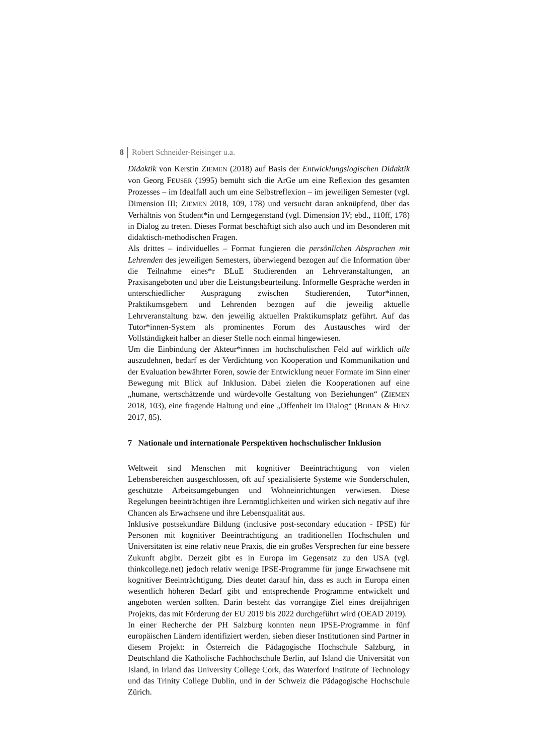8 Robert Schneider-Reisinger u.a.
Didaktik von Kerstin ZIEMEN (2018) auf Basis der Entwicklungslogischen Didaktik von Georg FEUSER (1995) bemüht sich die ArGe um eine Reflexion des gesamten Prozesses – im Idealfall auch um eine Selbstreflexion – im jeweiligen Semester (vgl. Dimension III; ZIEMEN 2018, 109, 178) und versucht daran anknüpfend, über das Verhältnis von Student*in und Lerngegenstand (vgl. Dimension IV; ebd., 110ff, 178) in Dialog zu treten. Dieses Format beschäftigt sich also auch und im Besonderen mit didaktisch-methodischen Fragen.
Als drittes – individuelles – Format fungieren die persönlichen Absprachen mit Lehrenden des jeweiligen Semesters, überwiegend bezogen auf die Information über die Teilnahme eines*r BLuE Studierenden an Lehrveranstaltungen, an Praxisangeboten und über die Leistungsbeurteilung. Informelle Gespräche werden in unterschiedlicher Ausprägung zwischen Studierenden, Tutor*innen, Praktikumsgebern und Lehrenden bezogen auf die jeweilig aktuelle Lehrveranstaltung bzw. den jeweilig aktuellen Praktikumsplatz geführt. Auf das Tutor*innen-System als prominentes Forum des Austausches wird der Vollständigkeit halber an dieser Stelle noch einmal hingewiesen.
Um die Einbindung der Akteur*innen im hochschulischen Feld auf wirklich alle auszudehnen, bedarf es der Verdichtung von Kooperation und Kommunikation und der Evaluation bewährter Foren, sowie der Entwicklung neuer Formate im Sinn einer Bewegung mit Blick auf Inklusion. Dabei zielen die Kooperationen auf eine „humane, wertschätzende und würdevolle Gestaltung von Beziehungen“ (ZIEMEN 2018, 103), eine fragende Haltung und eine „Offenheit im Dialog“ (BOBAN & HINZ 2017, 85).
7 Nationale und internationale Perspektiven hochschulischer Inklusion
Weltweit sind Menschen mit kognitiver Beeinträchtigung von vielen Lebensbereichen ausgeschlossen, oft auf spezialisierte Systeme wie Sonderschulen, geschützte Arbeitsumgebungen und Wohneinrichtungen verwiesen. Diese Regelungen beeinträchtigen ihre Lernmöglichkeiten und wirken sich negativ auf ihre Chancen als Erwachsene und ihre Lebensqualität aus.
Inklusive postsekundäre Bildung (inclusive post-secondary education - IPSE) für Personen mit kognitiver Beeinträchtigung an traditionellen Hochschulen und Universitäten ist eine relativ neue Praxis, die ein großes Versprechen für eine bessere Zukunft abgibt. Derzeit gibt es in Europa im Gegensatz zu den USA (vgl. thinkcollege.net) jedoch relativ wenige IPSE-Programme für junge Erwachsene mit kognitiver Beeinträchtigung. Dies deutet darauf hin, dass es auch in Europa einen wesentlich höheren Bedarf gibt und entsprechende Programme entwickelt und angeboten werden sollten. Darin besteht das vorrangige Ziel eines dreijährigen Projekts, das mit Förderung der EU 2019 bis 2022 durchgeführt wird (OEAD 2019).
In einer Recherche der PH Salzburg konnten neun IPSE-Programme in fünf europäischen Ländern identifiziert werden, sieben dieser Institutionen sind Partner in diesem Projekt: in Österreich die Pädagogische Hochschule Salzburg, in Deutschland die Katholische Fachhochschule Berlin, auf Island die Universität von Island, in Irland das University College Cork, das Waterford Institute of Technology und das Trinity College Dublin, und in der Schweiz die Pädagogische Hochschule Zürich.